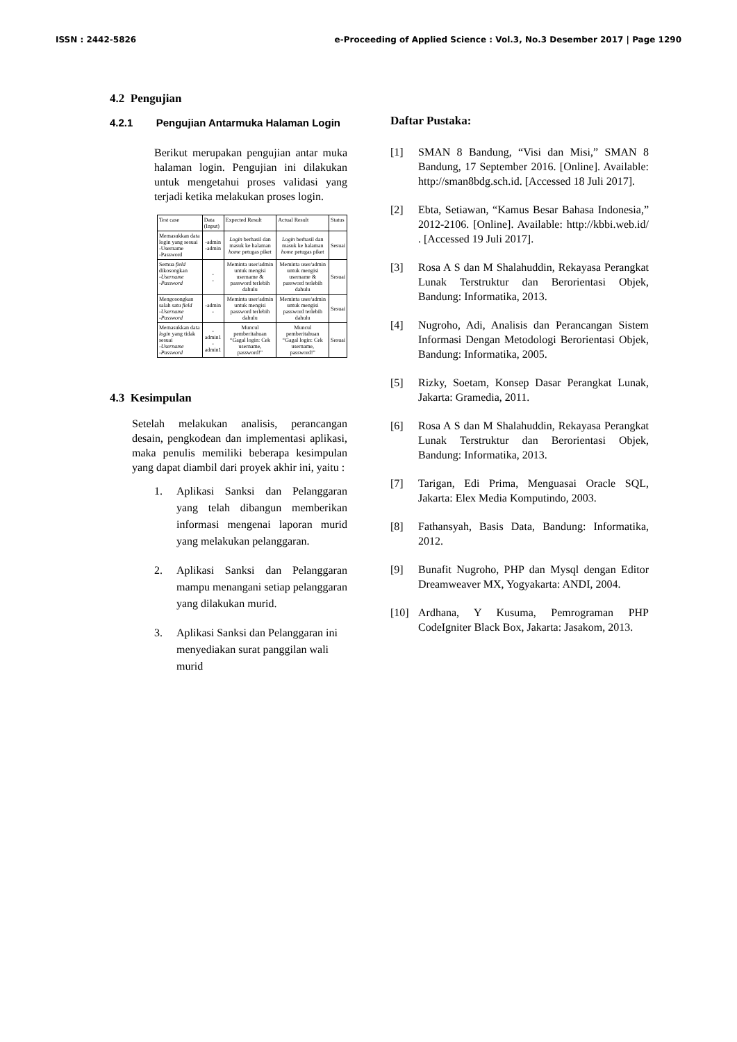ISSN : 2442-5826 e-Proceeding of Applied Science : Vol.3, No.3 Desember 2017 | Page 1290
4.2 Pengujian
4.2.1 Pengujian Antarmuka Halaman Login
Berikut merupakan pengujian antar muka halaman login. Pengujian ini dilakukan untuk mengetahui proses validasi yang terjadi ketika melakukan proses login.
| Test case | Data (Input) | Expected Result | Actual Result | Status |
| --- | --- | --- | --- | --- |
| Memasukkan data login yang sesuai -Username -Password | -admin -admin | Login berhasil dan masuk ke halaman home petugas piket | Login berhasil dan masuk ke halaman home petugas piket | Sesuai |
| Semua field dikosongkan -Username -Password | - - | Meminta user/admin untuk mengisi username & password terlebih dahulu | Meminta user/admin untuk mengisi username & password terlebih dahulu | Sesuai |
| Mengosongkan salah satu field -Username -Password | -admin - | Meminta user/admin untuk mengisi password terlebih dahulu | Meminta user/admin untuk mengisi password terlebih dahulu | Sesuai |
| Memasukkan data login yang tidak sesuai -Username -Password | - admin1 - admin1 | Muncul pemberitahuan “Gagal login: Cek username, password!” | Muncul pemberitahuan “Gagal login: Cek username, password!” | Sesuai |
4.3 Kesimpulan
Setelah melakukan analisis, perancangan desain, pengkodean dan implementasi aplikasi, maka penulis memiliki beberapa kesimpulan yang dapat diambil dari proyek akhir ini, yaitu :
1. Aplikasi Sanksi dan Pelanggaran yang telah dibangun memberikan informasi mengenai laporan murid yang melakukan pelanggaran.
2. Aplikasi Sanksi dan Pelanggaran mampu menangani setiap pelanggaran yang dilakukan murid.
3. Aplikasi Sanksi dan Pelanggaran ini menyediakan surat panggilan wali murid
Daftar Pustaka:
[1] SMAN 8 Bandung, “Visi dan Misi,” SMAN 8 Bandung, 17 September 2016. [Online]. Available: http://sman8bdg.sch.id. [Accessed 18 Juli 2017].
[2] Ebta, Setiawan, “Kamus Besar Bahasa Indonesia,” 2012-2106. [Online]. Available: http://kbbi.web.id/ . [Accessed 19 Juli 2017].
[3] Rosa A S dan M Shalahuddin, Rekayasa Perangkat Lunak Terstruktur dan Berorientasi Objek, Bandung: Informatika, 2013.
[4] Nugroho, Adi, Analisis dan Perancangan Sistem Informasi Dengan Metodologi Berorientasi Objek, Bandung: Informatika, 2005.
[5] Rizky, Soetam, Konsep Dasar Perangkat Lunak, Jakarta: Gramedia, 2011.
[6] Rosa A S dan M Shalahuddin, Rekayasa Perangkat Lunak Terstruktur dan Berorientasi Objek, Bandung: Informatika, 2013.
[7] Tarigan, Edi Prima, Menguasai Oracle SQL, Jakarta: Elex Media Komputindo, 2003.
[8] Fathansyah, Basis Data, Bandung: Informatika, 2012.
[9] Bunafit Nugroho, PHP dan Mysql dengan Editor Dreamweaver MX, Yogyakarta: ANDI, 2004.
[10] Ardhana, Y Kusuma, Pemrograman PHP CodeIgniter Black Box, Jakarta: Jasakom, 2013.